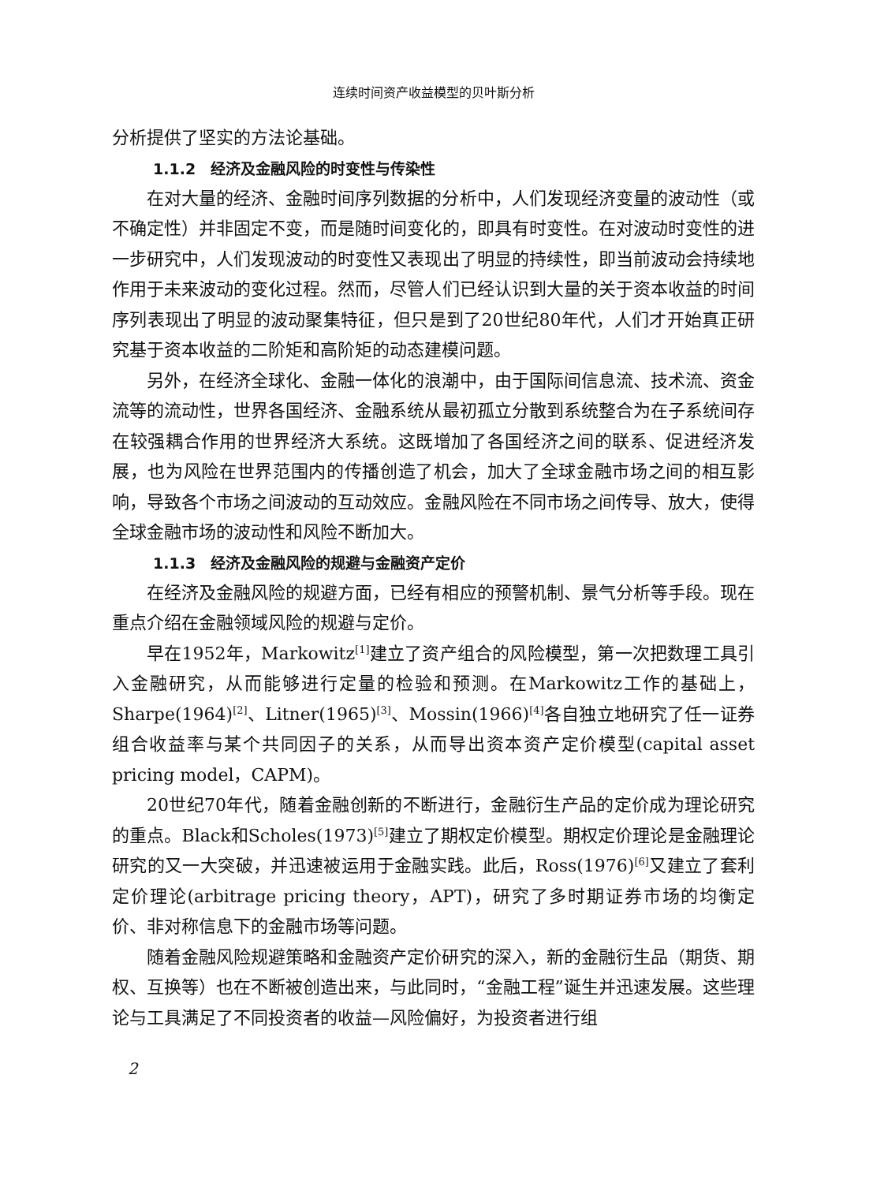连续时间资产收益模型的贝叶斯分析
分析提供了坚实的方法论基础。
1.1.2　经济及金融风险的时变性与传染性
在对大量的经济、金融时间序列数据的分析中，人们发现经济变量的波动性（或不确定性）并非固定不变，而是随时间变化的，即具有时变性。在对波动时变性的进一步研究中，人们发现波动的时变性又表现出了明显的持续性，即当前波动会持续地作用于未来波动的变化过程。然而，尽管人们已经认识到大量的关于资本收益的时间序列表现出了明显的波动聚集特征，但只是到了20世纪80年代，人们才开始真正研究基于资本收益的二阶矩和高阶矩的动态建模问题。
另外，在经济全球化、金融一体化的浪潮中，由于国际间信息流、技术流、资金流等的流动性，世界各国经济、金融系统从最初孤立分散到系统整合为在子系统间存在较强耦合作用的世界经济大系统。这既增加了各国经济之间的联系、促进经济发展，也为风险在世界范围内的传播创造了机会，加大了全球金融市场之间的相互影响，导致各个市场之间波动的互动效应。金融风险在不同市场之间传导、放大，使得全球金融市场的波动性和风险不断加大。
1.1.3　经济及金融风险的规避与金融资产定价
在经济及金融风险的规避方面，已经有相应的预警机制、景气分析等手段。现在重点介绍在金融领域风险的规避与定价。
早在1952年，Markowitz<sup>[1]</sup>建立了资产组合的风险模型，第一次把数理工具引入金融研究，从而能够进行定量的检验和预测。在Markowitz工作的基础上，Sharpe(1964)<sup>[2]</sup>、Litner(1965)<sup>[3]</sup>、Mossin(1966)<sup>[4]</sup>各自独立地研究了任一证券组合收益率与某个共同因子的关系，从而导出资本资产定价模型(capital asset pricing model，CAPM)。
20世纪70年代，随着金融创新的不断进行，金融衍生产品的定价成为理论研究的重点。Black和Scholes(1973)<sup>[5]</sup>建立了期权定价模型。期权定价理论是金融理论研究的又一大突破，并迅速被运用于金融实践。此后，Ross(1976)<sup>[6]</sup>又建立了套利定价理论(arbitrage pricing theory，APT)，研究了多时期证券市场的均衡定价、非对称信息下的金融市场等问题。
随着金融风险规避策略和金融资产定价研究的深入，新的金融衍生品（期货、期权、互换等）也在不断被创造出来，与此同时，“金融工程”诞生并迅速发展。这些理论与工具满足了不同投资者的收益—风险偏好，为投资者进行组
2